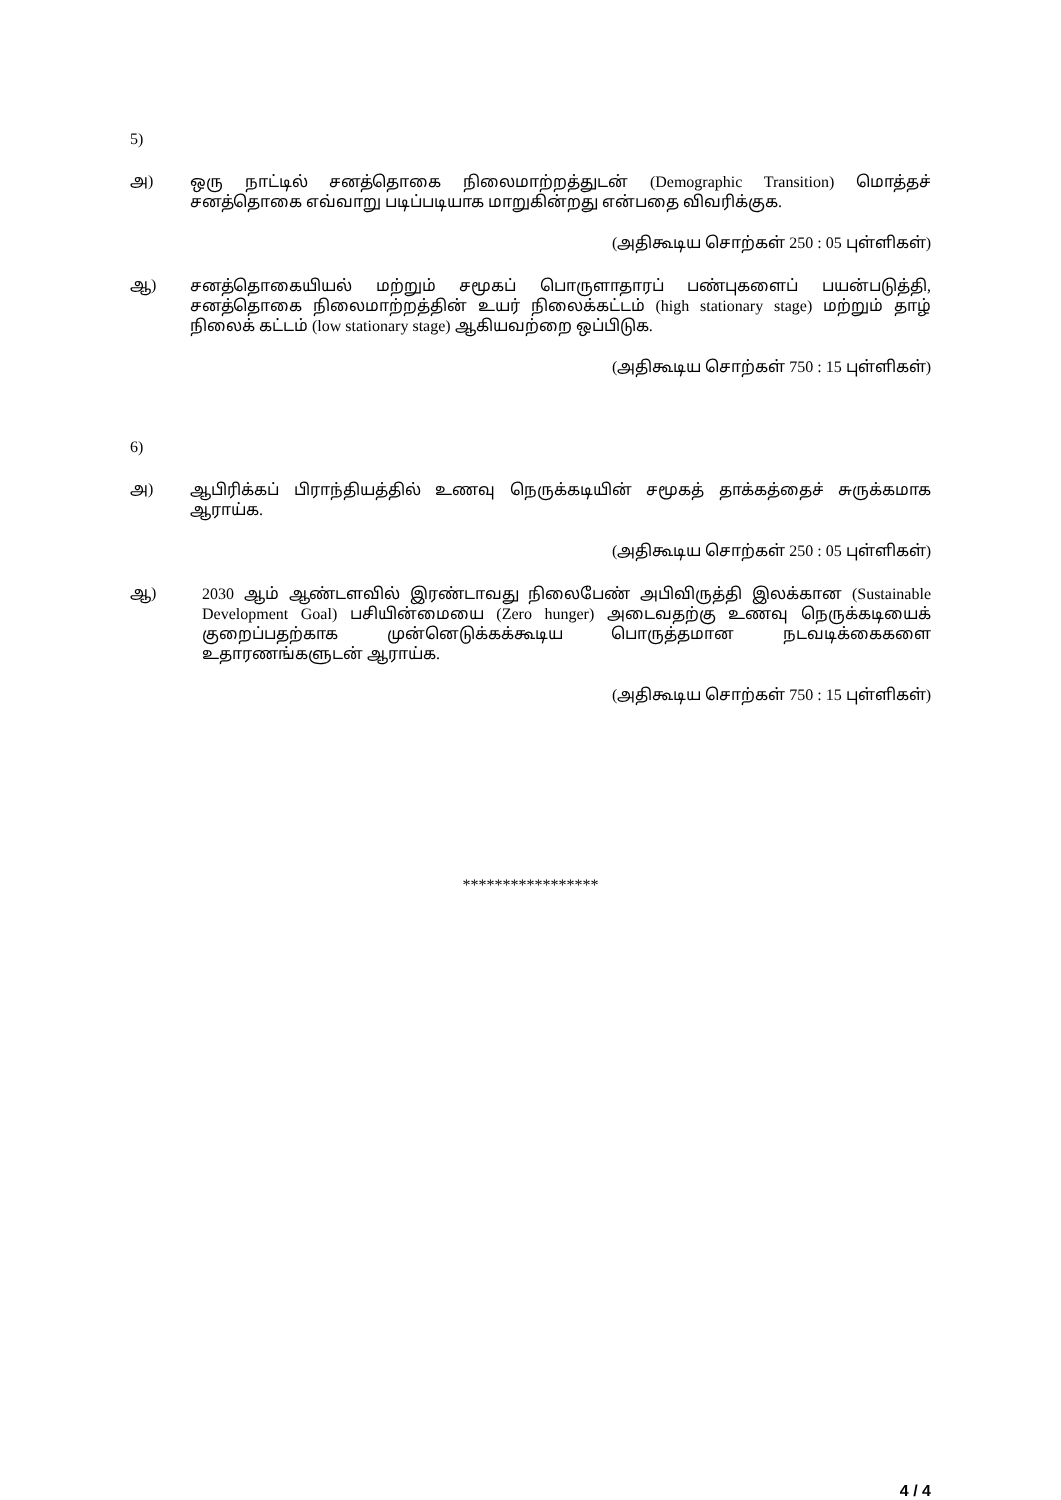5)
அ)
ஒரு நாட்டில் சனத்தொகை நிலைமாற்றத்துடன் (Demographic Transition) மொத்தச் சனத்தொகை எவ்வாறு படிப்படியாக மாறுகின்றது என்பதை விவரிக்குக.
(அதிகூடிய சொற்கள் 250 : 05 புள்ளிகள்)
ஆ)
சனத்தொகையியல் மற்றும் சமூகப் பொருளாதாரப் பண்புகளைப் பயன்படுத்தி, சனத்தொகை நிலைமாற்றத்தின் உயர் நிலைக்கட்டம் (high stationary stage) மற்றும் தாழ் நிலைக் கட்டம் (low stationary stage) ஆகியவற்றை ஒப்பிடுக.
(அதிகூடிய சொற்கள் 750 : 15 புள்ளிகள்)
6)
அ)
ஆபிரிக்கப் பிராந்தியத்தில் உணவு நெருக்கடியின் சமூகத் தாக்கத்தைச் சுருக்கமாக ஆராய்க.
(அதிகூடிய சொற்கள் 250 : 05 புள்ளிகள்)
ஆ)
2030 ஆம் ஆண்டளவில் இரண்டாவது நிலைபேண் அபிவிருத்தி இலக்கான (Sustainable Development Goal) பசியின்மையை (Zero hunger) அடைவதற்கு உணவு நெருக்கடியைக் குறைப்பதற்காக முன்னெடுக்கக்கூடிய பொருத்தமான நடவடிக்கைகளை உதாரணங்களுடன் ஆராய்க.
(அதிகூடிய சொற்கள் 750 : 15 புள்ளிகள்)
*****************
4 / 4